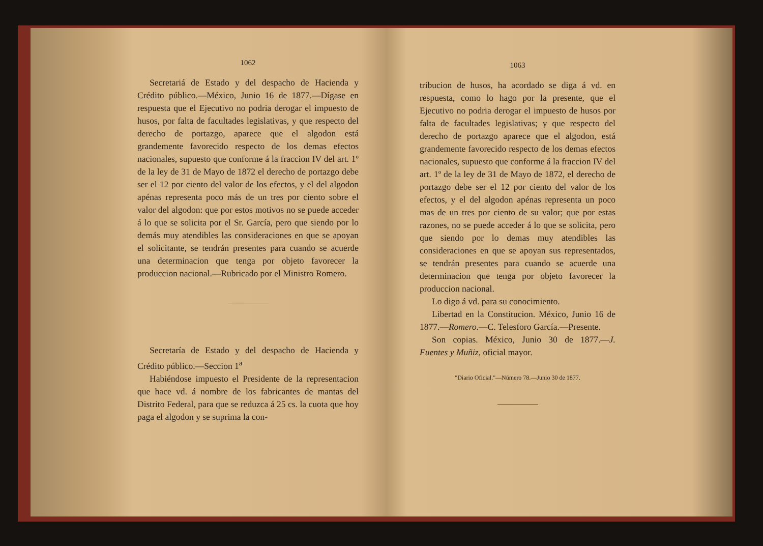1062
Secretariá de Estado y del despacho de Hacienda y Crédito público.—México, Junio 16 de 1877.—Dígase en respuesta que el Ejecutivo no podria derogar el impuesto de husos, por falta de facultades legislativas, y que respecto del derecho de portazgo, aparece que el algodon está grandemente favorecido respecto de los demas efectos nacionales, supuesto que conforme á la fraccion IV del art. 1º de la ley de 31 de Mayo de 1872 el derecho de portazgo debe ser el 12 por ciento del valor de los efectos, y el del algodon apénas representa poco más de un tres por ciento sobre el valor del algodon: que por estos motivos no se puede acceder á lo que se solicita por el Sr. García, pero que siendo por lo demás muy atendibles las consideraciones en que se apoyan el solicitante, se tendrán presentes para cuando se acuerde una determinacion que tenga por objeto favorecer la produccion nacional.—Rubricado por el Ministro Romero.
Secretaría de Estado y del despacho de Hacienda y Crédito público.—Seccion 1<sup>a</sup>
Habiéndose impuesto el Presidente de la representacion que hace vd. á nombre de los fabricantes de mantas del Distrito Federal, para que se reduzca á 25 cs. la cuota que hoy paga el algodon y se suprima la con-
1063
tribucion de husos, ha acordado se diga á vd. en respuesta, como lo hago por la presente, que el Ejecutivo no podria derogar el impuesto de husos por falta de facultades legislativas; y que respecto del derecho de portazgo aparece que el algodon, está grandemente favorecido respecto de los demas efectos nacionales, supuesto que conforme á la fraccion IV del art. 1º de la ley de 31 de Mayo de 1872, el derecho de portazgo debe ser el 12 por ciento del valor de los efectos, y el del algodon apénas representa un poco mas de un tres por ciento de su valor; que por estas razones, no se puede acceder á lo que se solicita, pero que siendo por lo demas muy atendibles las consideraciones en que se apoyan sus representados, se tendrán presentes para cuando se acuerde una determinacion que tenga por objeto favorecer la produccion nacional.
Lo digo á vd. para su conocimiento.
Libertad en la Constitucion. México, Junio 16 de 1877.—Romero.—C. Telesforo García.—Presente.
Son copias. México, Junio 30 de 1877.—J. Fuentes y Muñiz, oficial mayor.
"Diario Oficial."—Número 78.—Junio 30 de 1877.